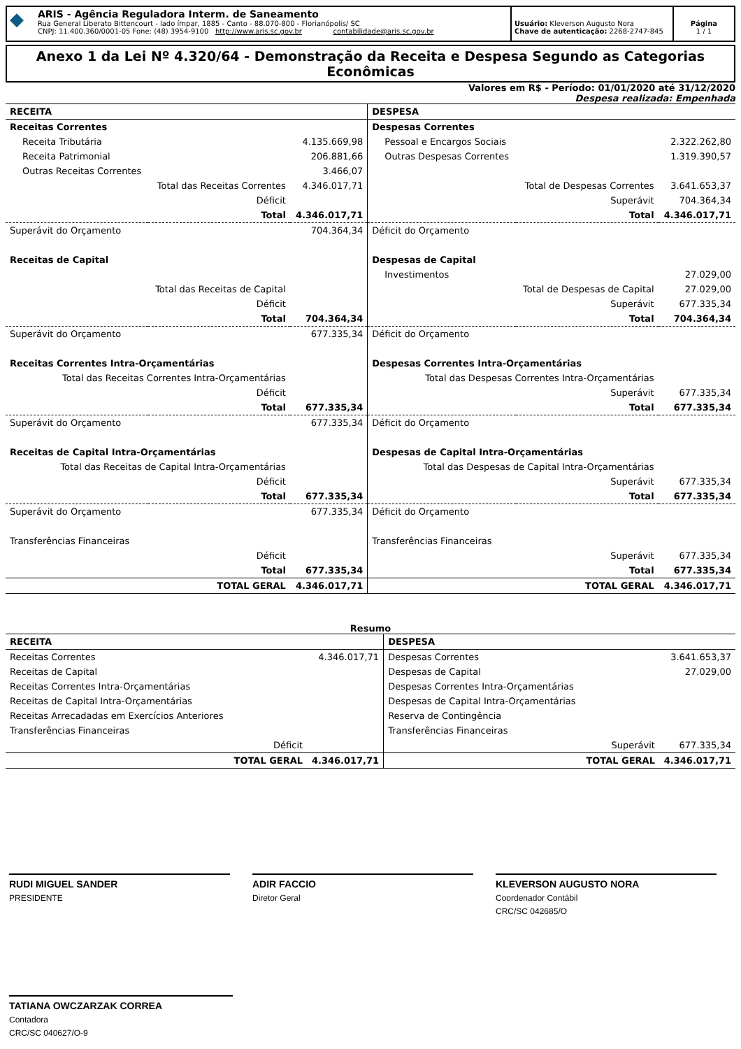◆
ARIS - Agência Reguladora Interm. de Saneamento
Rua General Liberato Bittencourt - lado ímpar, 1885 - Canto - 88.070-800 - Florianópolis/ SC
CNPJ: 11.400.360/0001-05 Fone: (48) 3954-9100 http://www.aris.sc.gov.br contabilidade@aris.sc.gov.br
Usuário: Kleverson Augusto Nora
Chave de autenticação: 2268-2747-845
Página
1 / 1
Anexo 1 da Lei Nº 4.320/64 - Demonstração da Receita e Despesa Segundo as Categorias Econômicas
Valores em R$ - Período: 01/01/2020 até 31/12/2020
Despesa realizada: Empenhada
| RECEITA | | | DESPESA | | |
| Receitas Correntes | | | Despesas Correntes | | |
| Receita Tributária | | 4.135.669,98 | Pessoal e Encargos Sociais | | 2.322.262,80 |
| Receita Patrimonial | | 206.881,66 | Outras Despesas Correntes | | 1.319.390,57 |
| Outras Receitas Correntes | | 3.466,07 | | | |
| | Total das Receitas Correntes | 4.346.017,71 | | Total de Despesas Correntes | 3.641.653,37 |
| | Déficit | | | Superávit | 704.364,34 |
| | Total | 4.346.017,71 | | Total | 4.346.017,71 |
| Superávit do Orçamento | | 704.364,34 | Déficit do Orçamento | | |
| Receitas de Capital | | | Despesas de Capital | | |
| | | | Investimentos | | 27.029,00 |
| | Total das Receitas de Capital | | | Total de Despesas de Capital | 27.029,00 |
| | Déficit | | | Superávit | 677.335,34 |
| | Total | 704.364,34 | | Total | 704.364,34 |
| Superávit do Orçamento | | 677.335,34 | Déficit do Orçamento | | |
| Receitas Correntes Intra-Orçamentárias | | | Despesas Correntes Intra-Orçamentárias | | |
| Total das Receitas Correntes Intra-Orçamentárias | | | Total das Despesas Correntes Intra-Orçamentárias | | |
| | Déficit | | | Superávit | 677.335,34 |
| | Total | 677.335,34 | | Total | 677.335,34 |
| Superávit do Orçamento | | 677.335,34 | Déficit do Orçamento | | |
| Receitas de Capital Intra-Orçamentárias | | | Despesas de Capital Intra-Orçamentárias | | |
| Total das Receitas de Capital Intra-Orçamentárias | | | Total das Despesas de Capital Intra-Orçamentárias | | |
| | Déficit | | | Superávit | 677.335,34 |
| | Total | 677.335,34 | | Total | 677.335,34 |
| Superávit do Orçamento | | 677.335,34 | Déficit do Orçamento | | |
| Transferências Financeiras | | | Transferências Financeiras | | |
| | Déficit | | | Superávit | 677.335,34 |
| | Total | 677.335,34 | | Total | 677.335,34 |
| | TOTAL GERAL | 4.346.017,71 | | TOTAL GERAL | 4.346.017,71 |
Resumo
| RECEITA | | | DESPESA | | |
| Receitas Correntes | | 4.346.017,71 | Despesas Correntes | | 3.641.653,37 |
| Receitas de Capital | | | Despesas de Capital | | 27.029,00 |
| Receitas Correntes Intra-Orçamentárias | | | Despesas Correntes Intra-Orçamentárias | | |
| Receitas de Capital Intra-Orçamentárias | | | Despesas de Capital Intra-Orçamentárias | | |
| Receitas Arrecadadas em Exercícios Anteriores | | | Reserva de Contingência | | |
| Transferências Financeiras | | | Transferências Financeiras | | |
| | Déficit | | | Superávit | 677.335,34 |
| | TOTAL GERAL | 4.346.017,71 | | TOTAL GERAL | 4.346.017,71 |
RUDI MIGUEL SANDER
PRESIDENTE
ADIR FACCIO
Diretor Geral
KLEVERSON AUGUSTO NORA
Coordenador Contábil
CRC/SC 042685/O
TATIANA OWCZARZAK CORREA
Contadora
CRC/SC 040627/O-9